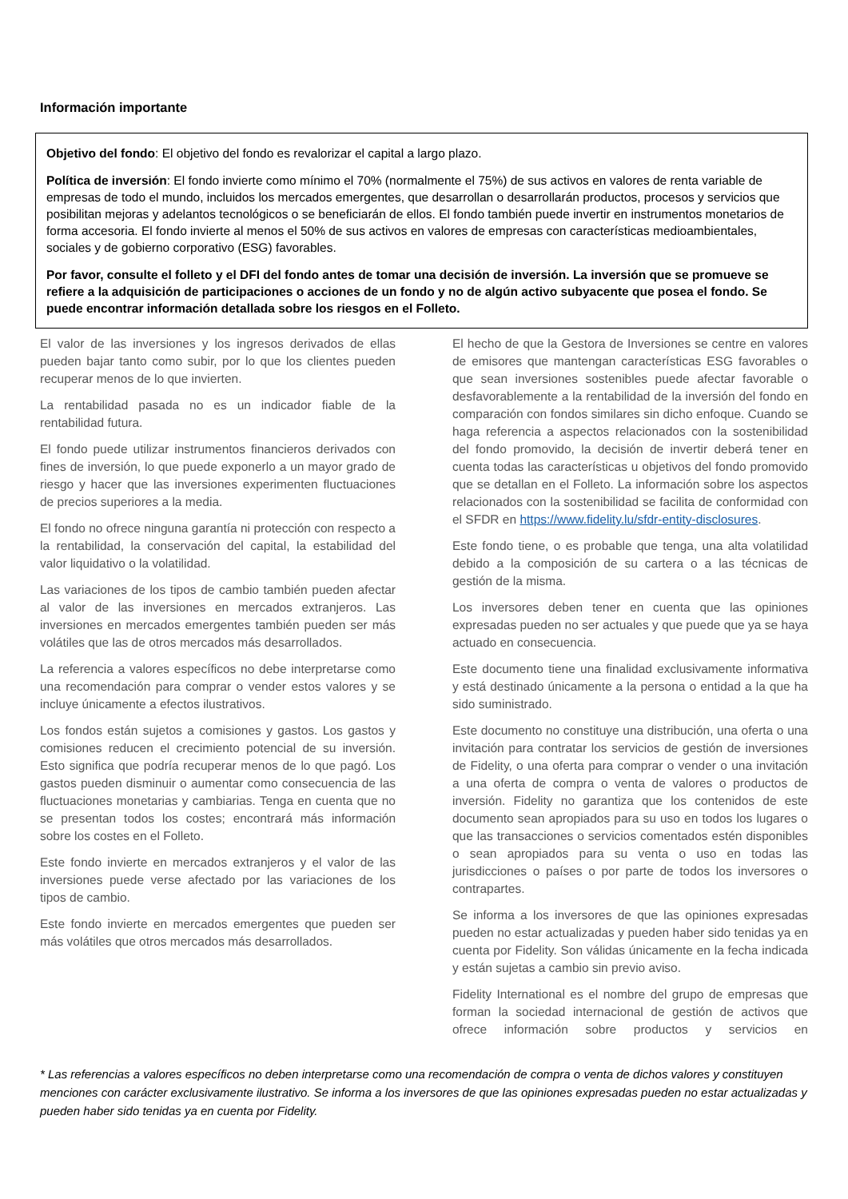Información importante
Objetivo del fondo: El objetivo del fondo es revalorizar el capital a largo plazo.
Política de inversión: El fondo invierte como mínimo el 70% (normalmente el 75%) de sus activos en valores de renta variable de empresas de todo el mundo, incluidos los mercados emergentes, que desarrollan o desarrollarán productos, procesos y servicios que posibilitan mejoras y adelantos tecnológicos o se beneficiarán de ellos. El fondo también puede invertir en instrumentos monetarios de forma accesoria. El fondo invierte al menos el 50% de sus activos en valores de empresas con características medioambientales, sociales y de gobierno corporativo (ESG) favorables.
Por favor, consulte el folleto y el DFI del fondo antes de tomar una decisión de inversión. La inversión que se promueve se refiere a la adquisición de participaciones o acciones de un fondo y no de algún activo subyacente que posea el fondo. Se puede encontrar información detallada sobre los riesgos en el Folleto.
El valor de las inversiones y los ingresos derivados de ellas pueden bajar tanto como subir, por lo que los clientes pueden recuperar menos de lo que invierten.
La rentabilidad pasada no es un indicador fiable de la rentabilidad futura.
El fondo puede utilizar instrumentos financieros derivados con fines de inversión, lo que puede exponerlo a un mayor grado de riesgo y hacer que las inversiones experimenten fluctuaciones de precios superiores a la media.
El fondo no ofrece ninguna garantía ni protección con respecto a la rentabilidad, la conservación del capital, la estabilidad del valor liquidativo o la volatilidad.
Las variaciones de los tipos de cambio también pueden afectar al valor de las inversiones en mercados extranjeros. Las inversiones en mercados emergentes también pueden ser más volátiles que las de otros mercados más desarrollados.
La referencia a valores específicos no debe interpretarse como una recomendación para comprar o vender estos valores y se incluye únicamente a efectos ilustrativos.
Los fondos están sujetos a comisiones y gastos. Los gastos y comisiones reducen el crecimiento potencial de su inversión. Esto significa que podría recuperar menos de lo que pagó. Los gastos pueden disminuir o aumentar como consecuencia de las fluctuaciones monetarias y cambiarias. Tenga en cuenta que no se presentan todos los costes; encontrará más información sobre los costes en el Folleto.
Este fondo invierte en mercados extranjeros y el valor de las inversiones puede verse afectado por las variaciones de los tipos de cambio.
Este fondo invierte en mercados emergentes que pueden ser más volátiles que otros mercados más desarrollados.
El hecho de que la Gestora de Inversiones se centre en valores de emisores que mantengan características ESG favorables o que sean inversiones sostenibles puede afectar favorable o desfavorablemente a la rentabilidad de la inversión del fondo en comparación con fondos similares sin dicho enfoque. Cuando se haga referencia a aspectos relacionados con la sostenibilidad del fondo promovido, la decisión de invertir deberá tener en cuenta todas las características u objetivos del fondo promovido que se detallan en el Folleto. La información sobre los aspectos relacionados con la sostenibilidad se facilita de conformidad con el SFDR en https://www.fidelity.lu/sfdr-entity-disclosures.
Este fondo tiene, o es probable que tenga, una alta volatilidad debido a la composición de su cartera o a las técnicas de gestión de la misma.
Los inversores deben tener en cuenta que las opiniones expresadas pueden no ser actuales y que puede que ya se haya actuado en consecuencia.
Este documento tiene una finalidad exclusivamente informativa y está destinado únicamente a la persona o entidad a la que ha sido suministrado.
Este documento no constituye una distribución, una oferta o una invitación para contratar los servicios de gestión de inversiones de Fidelity, o una oferta para comprar o vender o una invitación a una oferta de compra o venta de valores o productos de inversión. Fidelity no garantiza que los contenidos de este documento sean apropiados para su uso en todos los lugares o que las transacciones o servicios comentados estén disponibles o sean apropiados para su venta o uso en todas las jurisdicciones o países o por parte de todos los inversores o contrapartes.
Se informa a los inversores de que las opiniones expresadas pueden no estar actualizadas y pueden haber sido tenidas ya en cuenta por Fidelity. Son válidas únicamente en la fecha indicada y están sujetas a cambio sin previo aviso.
Fidelity International es el nombre del grupo de empresas que forman la sociedad internacional de gestión de activos que ofrece información sobre productos y servicios en
* Las referencias a valores específicos no deben interpretarse como una recomendación de compra o venta de dichos valores y constituyen menciones con carácter exclusivamente ilustrativo. Se informa a los inversores de que las opiniones expresadas pueden no estar actualizadas y pueden haber sido tenidas ya en cuenta por Fidelity.